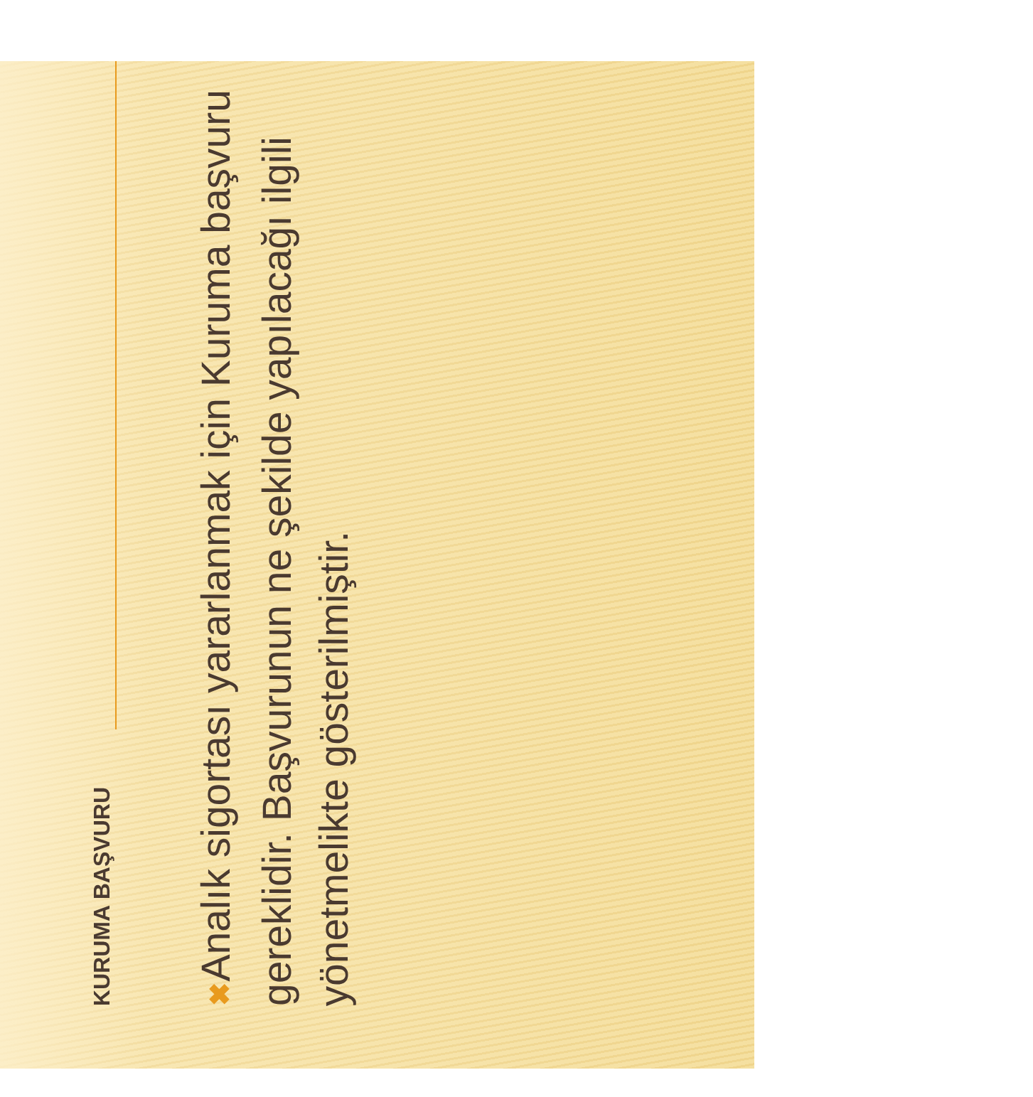KURUMA BAŞVURU
✖ Analık sigortası yararlanmak için Kuruma başvuru gereklidir. Başvurunun ne şekilde yapılacağı ilgili yönetmelikte gösterilmiştir.